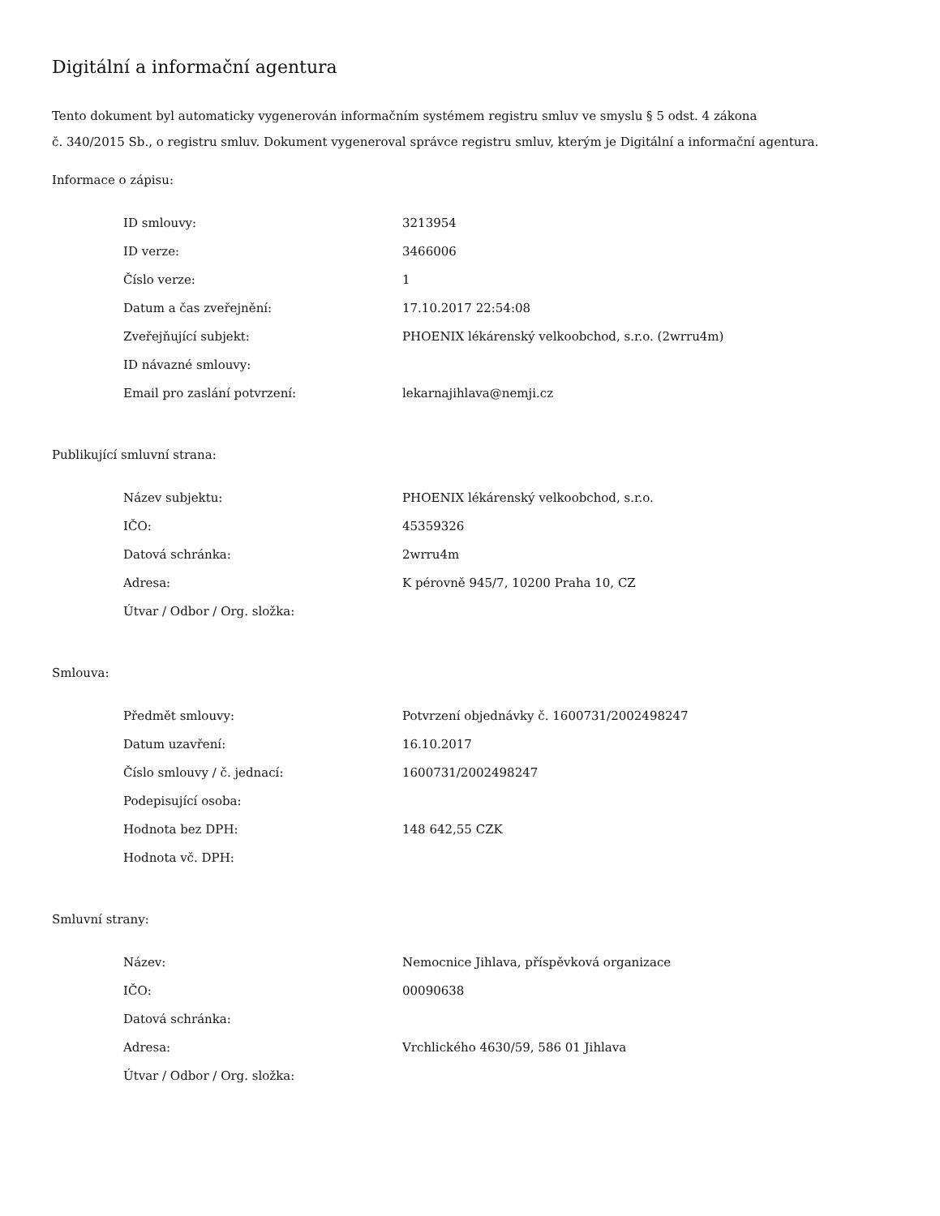Digitální a informační agentura
Tento dokument byl automaticky vygenerován informačním systémem registru smluv ve smyslu § 5 odst. 4 zákona
č. 340/2015 Sb., o registru smluv. Dokument vygeneroval správce registru smluv, kterým je Digitální a informační agentura.
Informace o zápisu:
| ID smlouvy: | 3213954 |
| ID verze: | 3466006 |
| Číslo verze: | 1 |
| Datum a čas zveřejnění: | 17.10.2017 22:54:08 |
| Zveřejňující subjekt: | PHOENIX lékárenský velkoobchod, s.r.o. (2wrru4m) |
| ID návazné smlouvy: | |
| Email pro zaslání potvrzení: | lekarnajihlava@nemji.cz |
Publikující smluvní strana:
| Název subjektu: | PHOENIX lékárenský velkoobchod, s.r.o. |
| IČO: | 45359326 |
| Datová schránka: | 2wrru4m |
| Adresa: | K pérovně 945/7, 10200 Praha 10, CZ |
| Útvar / Odbor / Org. složka: | |
Smlouva:
| Předmět smlouvy: | Potvrzení objednávky č. 1600731/2002498247 |
| Datum uzavření: | 16.10.2017 |
| Číslo smlouvy / č. jednací: | 1600731/2002498247 |
| Podepisující osoba: | |
| Hodnota bez DPH: | 148 642,55 CZK |
| Hodnota vč. DPH: | |
Smluvní strany:
| Název: | Nemocnice Jihlava, příspěvková organizace |
| IČO: | 00090638 |
| Datová schránka: | |
| Adresa: | Vrchlického 4630/59, 586 01 Jihlava |
| Útvar / Odbor / Org. složka: | |